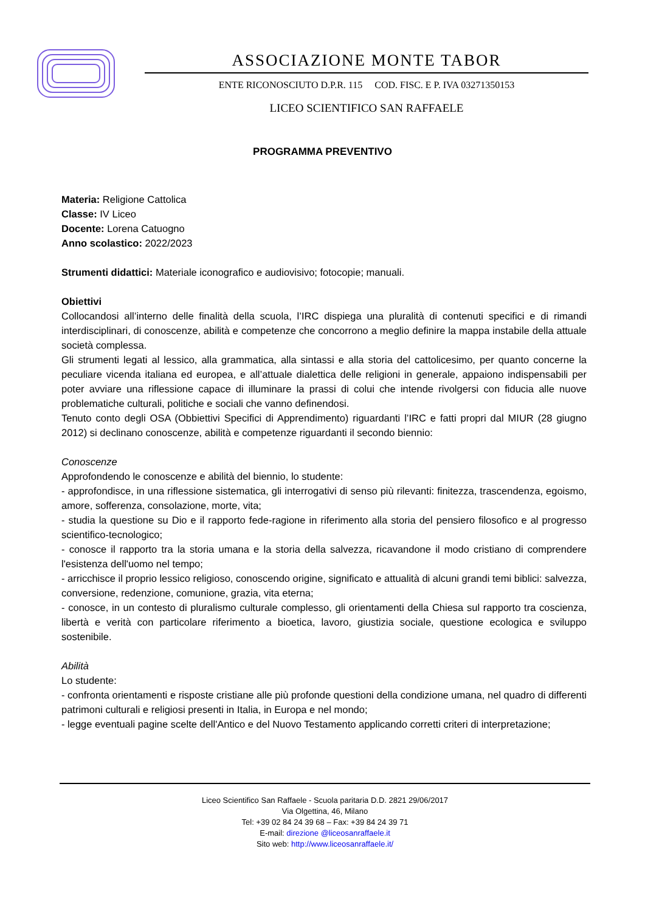ASSOCIAZIONE MONTE TABOR
ENTE RICONOSCIUTO D.P.R. 115 COD. FISC. E P. IVA 03271350153
LICEO SCIENTIFICO SAN RAFFAELE
PROGRAMMA PREVENTIVO
Materia: Religione Cattolica
Classe: IV Liceo
Docente: Lorena Catuogno
Anno scolastico: 2022/2023
Strumenti didattici: Materiale iconografico e audiovisivo; fotocopie; manuali.
Obiettivi
Collocandosi all’interno delle finalità della scuola, l’IRC dispiega una pluralità di contenuti specifici e di rimandi interdisciplinari, di conoscenze, abilità e competenze che concorrono a meglio definire la mappa instabile della attuale società complessa.
Gli strumenti legati al lessico, alla grammatica, alla sintassi e alla storia del cattolicesimo, per quanto concerne la peculiare vicenda italiana ed europea, e all’attuale dialettica delle religioni in generale, appaiono indispensabili per poter avviare una riflessione capace di illuminare la prassi di colui che intende rivolgersi con fiducia alle nuove problematiche culturali, politiche e sociali che vanno definendosi.
Tenuto conto degli OSA (Obbiettivi Specifici di Apprendimento) riguardanti l’IRC e fatti propri dal MIUR (28 giugno 2012) si declinano conoscenze, abilità e competenze riguardanti il secondo biennio:
Conoscenze
Approfondendo le conoscenze e abilità del biennio, lo studente:
- approfondisce, in una riflessione sistematica, gli interrogativi di senso più rilevanti: finitezza, trascendenza, egoismo, amore, sofferenza, consolazione, morte, vita;
- studia la questione su Dio e il rapporto fede-ragione in riferimento alla storia del pensiero filosofico e al progresso scientifico-tecnologico;
- conosce il rapporto tra la storia umana e la storia della salvezza, ricavandone il modo cristiano di comprendere l'esistenza dell'uomo nel tempo;
- arricchisce il proprio lessico religioso, conoscendo origine, significato e attualità di alcuni grandi temi biblici: salvezza, conversione, redenzione, comunione, grazia, vita eterna;
- conosce, in un contesto di pluralismo culturale complesso, gli orientamenti della Chiesa sul rapporto tra coscienza, libertà e verità con particolare riferimento a bioetica, lavoro, giustizia sociale, questione ecologica e sviluppo sostenibile.
Abilità
Lo studente:
- confronta orientamenti e risposte cristiane alle più profonde questioni della condizione umana, nel quadro di differenti patrimoni culturali e religiosi presenti in Italia, in Europa e nel mondo;
- legge eventuali pagine scelte dell'Antico e del Nuovo Testamento applicando corretti criteri di interpretazione;
Liceo Scientifico San Raffaele - Scuola paritaria D.D. 2821 29/06/2017
Via Olgettina, 46, Milano
Tel: +39 02 84 24 39 68 – Fax: +39 84 24 39 71
E-mail: direzione @liceosanraffaele.it
Sito web: http://www.liceosanraffaele.it/